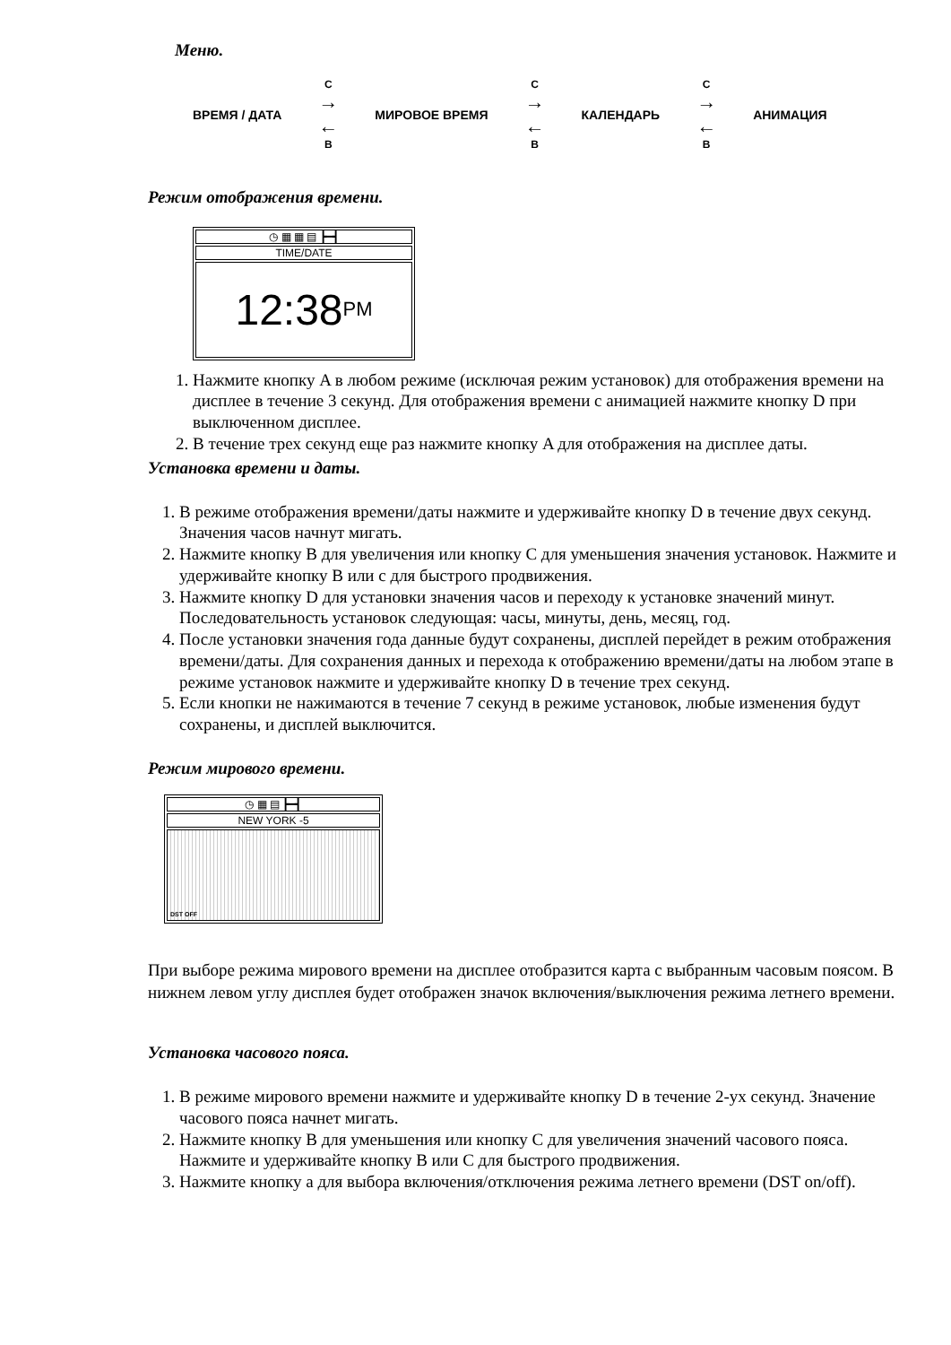Меню.
ВРЕМЯ / ДАТА
C
→
←
B
МИРОВОЕ ВРЕМЯ
C
→
←
B
КАЛЕНДАРЬ
C
→
←
B
АНИМАЦИЯ
Режим отображения времени.
◷ ▦ ▦ ▤ ┣━┫
TIME/DATE
12:38 PM
1. Нажмите кнопку A в любом режиме (исключая режим установок) для отображения времени на дисплее в течение 3 секунд. Для отображения времени с анимацией нажмите кнопку D при выключенном дисплее.
2. В течение трех секунд еще раз нажмите кнопку A для отображения на дисплее даты.
Установка времени и даты.
1. В режиме отображения времени/даты нажмите и удерживайте кнопку D в течение двух секунд. Значения часов начнут мигать.
2. Нажмите кнопку B для увеличения или кнопку C для уменьшения значения установок. Нажмите и удерживайте кнопку B или с для быстрого продвижения.
3. Нажмите кнопку D для установки значения часов и переходу к установке значений минут. Последовательность установок следующая: часы, минуты, день, месяц, год.
4. После установки значения года данные будут сохранены, дисплей перейдет в режим отображения времени/даты. Для сохранения данных и перехода к отображению времени/даты на любом этапе в режиме установок нажмите и удерживайте кнопку D в течение трех секунд.
5. Если кнопки не нажимаются в течение 7 секунд в режиме установок, любые изменения будут сохранены, и дисплей выключится.
Режим мирового времени.
◷ ▦ ▤ ┣━┫
NEW YORK -5
DST OFF
При выборе режима мирового времени на дисплее отобразится карта с выбранным часовым поясом. В нижнем левом углу дисплея будет отображен значок включения/выключения режима летнего времени.
Установка часового пояса.
1. В режиме мирового времени нажмите и удерживайте кнопку D в течение 2-ух секунд. Значение часового пояса начнет мигать.
2. Нажмите кнопку B для уменьшения или кнопку C для увеличения значений часового пояса. Нажмите и удерживайте кнопку B или C для быстрого продвижения.
3. Нажмите кнопку а для выбора включения/отключения режима летнего времени (DST on/off).